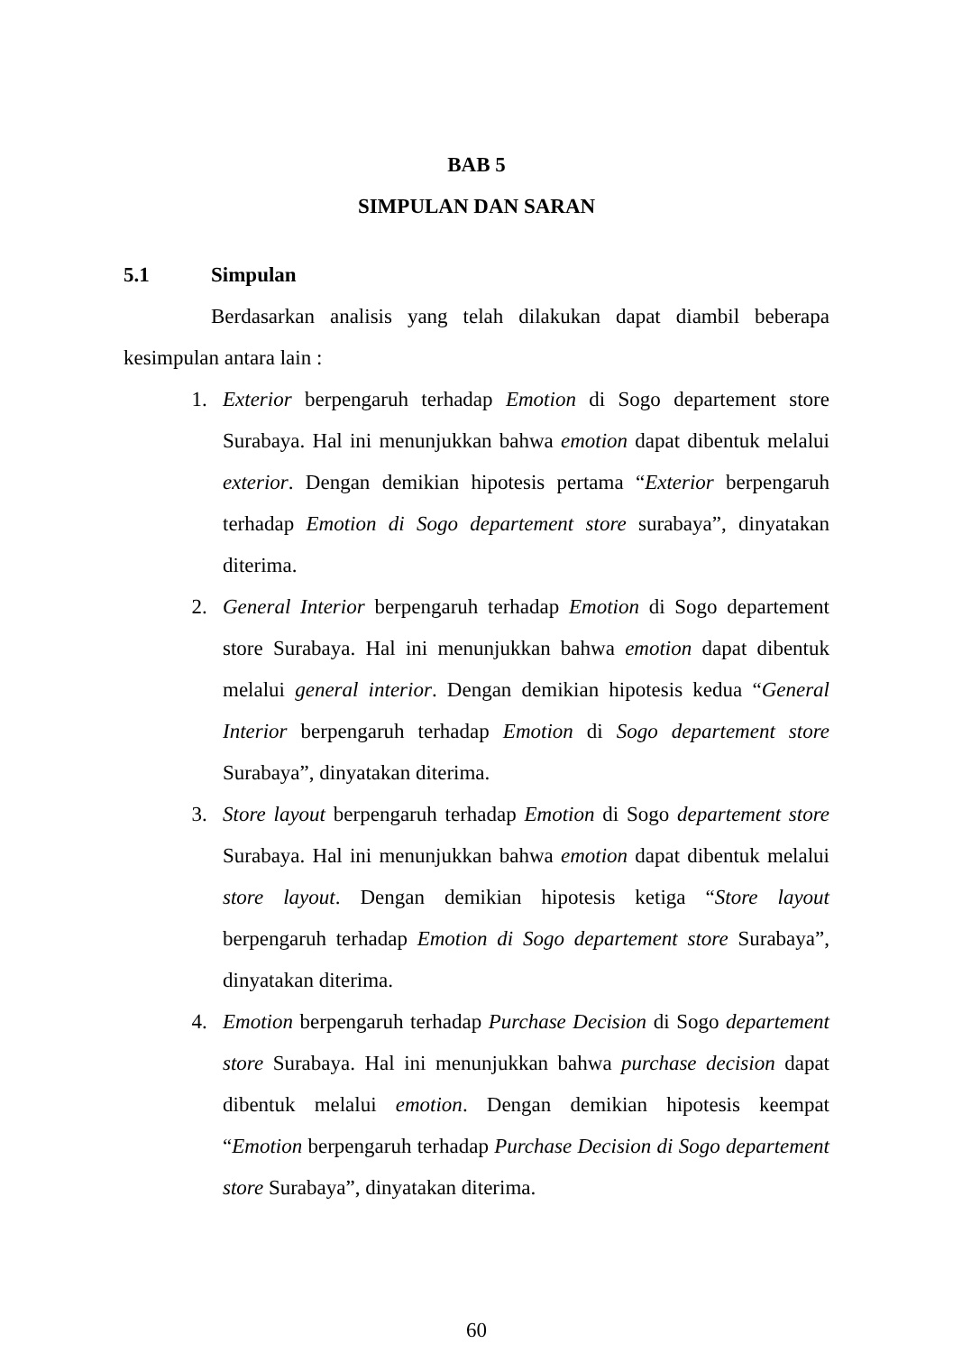BAB 5
SIMPULAN DAN SARAN
5.1 Simpulan
Berdasarkan analisis yang telah dilakukan dapat diambil beberapa kesimpulan antara lain :
1. Exterior berpengaruh terhadap Emotion di Sogo departement store Surabaya. Hal ini menunjukkan bahwa emotion dapat dibentuk melalui exterior. Dengan demikian hipotesis pertama “Exterior berpengaruh terhadap Emotion di Sogo departement store surabaya”, dinyatakan diterima.
2. General Interior berpengaruh terhadap Emotion di Sogo departement store Surabaya. Hal ini menunjukkan bahwa emotion dapat dibentuk melalui general interior. Dengan demikian hipotesis kedua “General Interior berpengaruh terhadap Emotion di Sogo departement store Surabaya”, dinyatakan diterima.
3. Store layout berpengaruh terhadap Emotion di Sogo departement store Surabaya. Hal ini menunjukkan bahwa emotion dapat dibentuk melalui store layout. Dengan demikian hipotesis ketiga “Store layout berpengaruh terhadap Emotion di Sogo departement store Surabaya”, dinyatakan diterima.
4. Emotion berpengaruh terhadap Purchase Decision di Sogo departement store Surabaya. Hal ini menunjukkan bahwa purchase decision dapat dibentuk melalui emotion. Dengan demikian hipotesis keempat “Emotion berpengaruh terhadap Purchase Decision di Sogo departement store Surabaya”, dinyatakan diterima.
60